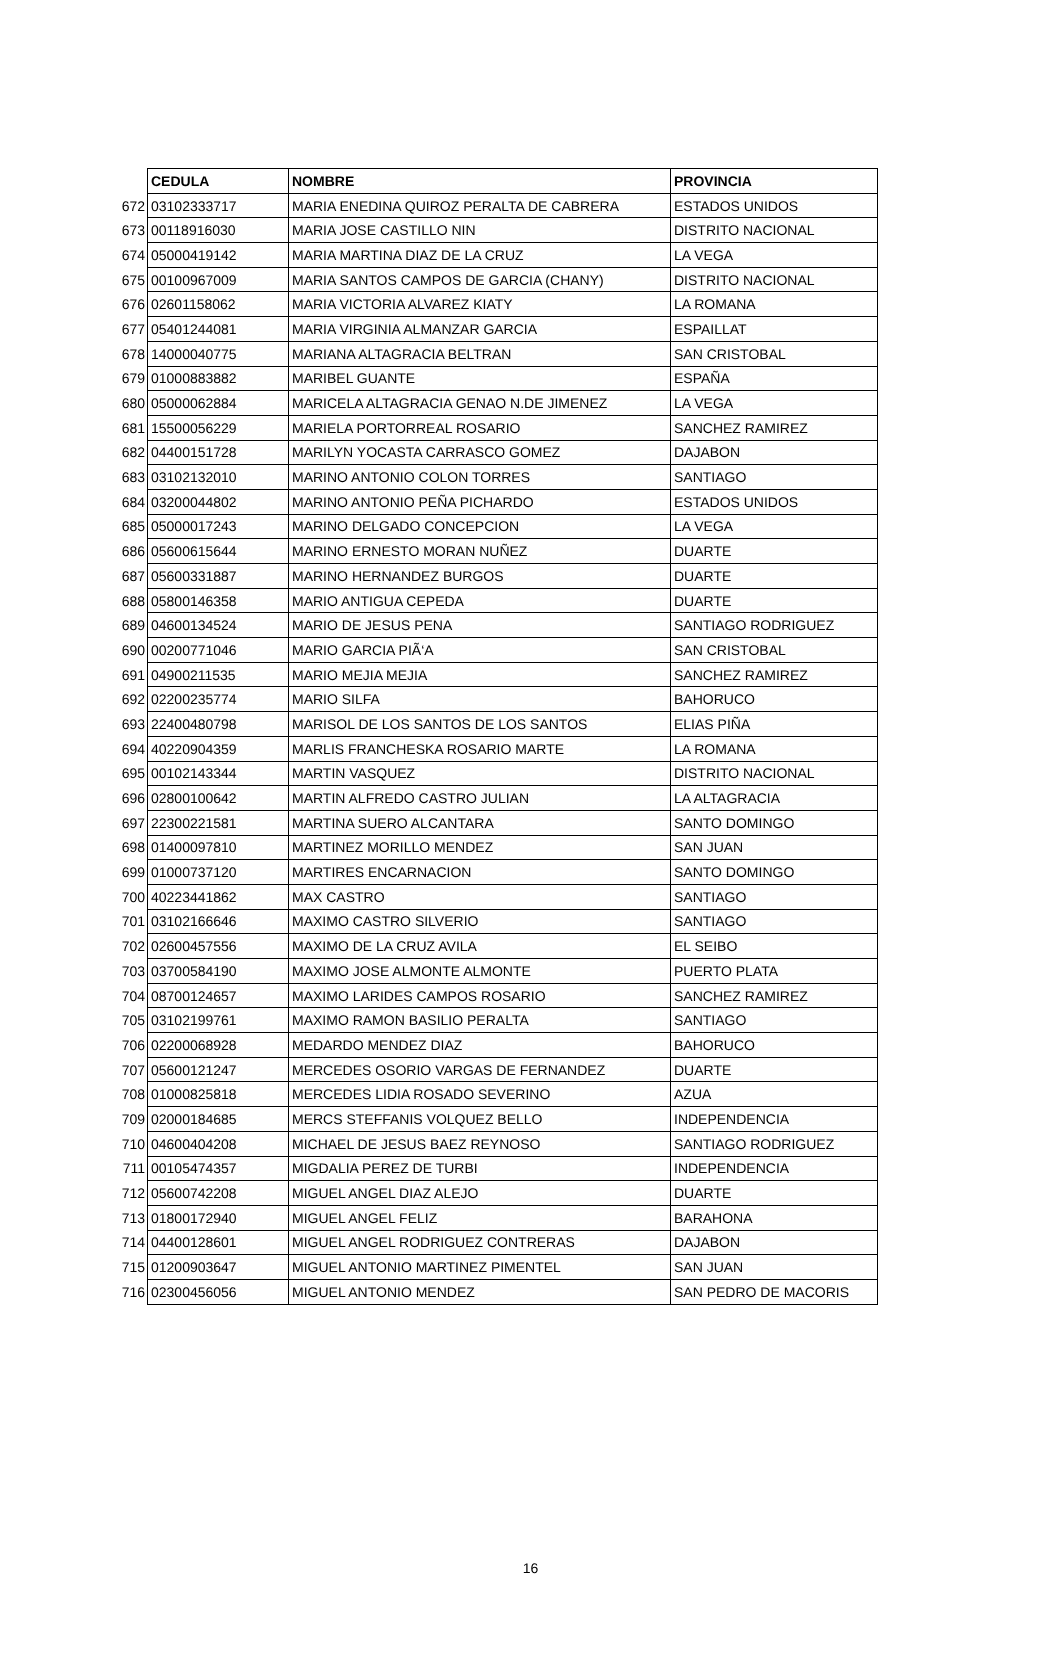| | CEDULA | NOMBRE | PROVINCIA |
| 672 | 03102333717 | MARIA ENEDINA QUIROZ PERALTA DE CABRERA | ESTADOS UNIDOS |
| 673 | 00118916030 | MARIA JOSE CASTILLO NIN | DISTRITO NACIONAL |
| 674 | 05000419142 | MARIA MARTINA DIAZ DE LA CRUZ | LA VEGA |
| 675 | 00100967009 | MARIA SANTOS CAMPOS DE GARCIA (CHANY) | DISTRITO NACIONAL |
| 676 | 02601158062 | MARIA VICTORIA ALVAREZ KIATY | LA ROMANA |
| 677 | 05401244081 | MARIA VIRGINIA ALMANZAR GARCIA | ESPAILLAT |
| 678 | 14000040775 | MARIANA ALTAGRACIA BELTRAN | SAN CRISTOBAL |
| 679 | 01000883882 | MARIBEL GUANTE | ESPAÑA |
| 680 | 05000062884 | MARICELA ALTAGRACIA GENAO N.DE JIMENEZ | LA VEGA |
| 681 | 15500056229 | MARIELA PORTORREAL ROSARIO | SANCHEZ RAMIREZ |
| 682 | 04400151728 | MARILYN YOCASTA CARRASCO GOMEZ | DAJABON |
| 683 | 03102132010 | MARINO ANTONIO COLON TORRES | SANTIAGO |
| 684 | 03200044802 | MARINO ANTONIO PEÑA PICHARDO | ESTADOS UNIDOS |
| 685 | 05000017243 | MARINO DELGADO CONCEPCION | LA VEGA |
| 686 | 05600615644 | MARINO ERNESTO MORAN NUÑEZ | DUARTE |
| 687 | 05600331887 | MARINO HERNANDEZ BURGOS | DUARTE |
| 688 | 05800146358 | MARIO ANTIGUA CEPEDA | DUARTE |
| 689 | 04600134524 | MARIO DE JESUS PENA | SANTIAGO RODRIGUEZ |
| 690 | 00200771046 | MARIO GARCIA PIÃ‘A | SAN CRISTOBAL |
| 691 | 04900211535 | MARIO MEJIA MEJIA | SANCHEZ RAMIREZ |
| 692 | 02200235774 | MARIO SILFA | BAHORUCO |
| 693 | 22400480798 | MARISOL DE LOS SANTOS DE LOS SANTOS | ELIAS PIÑA |
| 694 | 40220904359 | MARLIS FRANCHESKA ROSARIO MARTE | LA ROMANA |
| 695 | 00102143344 | MARTIN VASQUEZ | DISTRITO NACIONAL |
| 696 | 02800100642 | MARTIN ALFREDO CASTRO JULIAN | LA ALTAGRACIA |
| 697 | 22300221581 | MARTINA SUERO ALCANTARA | SANTO DOMINGO |
| 698 | 01400097810 | MARTINEZ MORILLO MENDEZ | SAN JUAN |
| 699 | 01000737120 | MARTIRES ENCARNACION | SANTO DOMINGO |
| 700 | 40223441862 | MAX CASTRO | SANTIAGO |
| 701 | 03102166646 | MAXIMO CASTRO SILVERIO | SANTIAGO |
| 702 | 02600457556 | MAXIMO DE LA CRUZ AVILA | EL SEIBO |
| 703 | 03700584190 | MAXIMO JOSE ALMONTE ALMONTE | PUERTO PLATA |
| 704 | 08700124657 | MAXIMO LARIDES CAMPOS ROSARIO | SANCHEZ RAMIREZ |
| 705 | 03102199761 | MAXIMO RAMON BASILIO PERALTA | SANTIAGO |
| 706 | 02200068928 | MEDARDO MENDEZ DIAZ | BAHORUCO |
| 707 | 05600121247 | MERCEDES OSORIO VARGAS DE FERNANDEZ | DUARTE |
| 708 | 01000825818 | MERCEDES LIDIA ROSADO SEVERINO | AZUA |
| 709 | 02000184685 | MERCS STEFFANIS VOLQUEZ BELLO | INDEPENDENCIA |
| 710 | 04600404208 | MICHAEL DE JESUS BAEZ REYNOSO | SANTIAGO RODRIGUEZ |
| 711 | 00105474357 | MIGDALIA PEREZ DE TURBI | INDEPENDENCIA |
| 712 | 05600742208 | MIGUEL ANGEL DIAZ ALEJO | DUARTE |
| 713 | 01800172940 | MIGUEL ANGEL FELIZ | BARAHONA |
| 714 | 04400128601 | MIGUEL ANGEL RODRIGUEZ CONTRERAS | DAJABON |
| 715 | 01200903647 | MIGUEL ANTONIO MARTINEZ PIMENTEL | SAN JUAN |
| 716 | 02300456056 | MIGUEL ANTONIO MENDEZ | SAN PEDRO DE MACORIS |
16